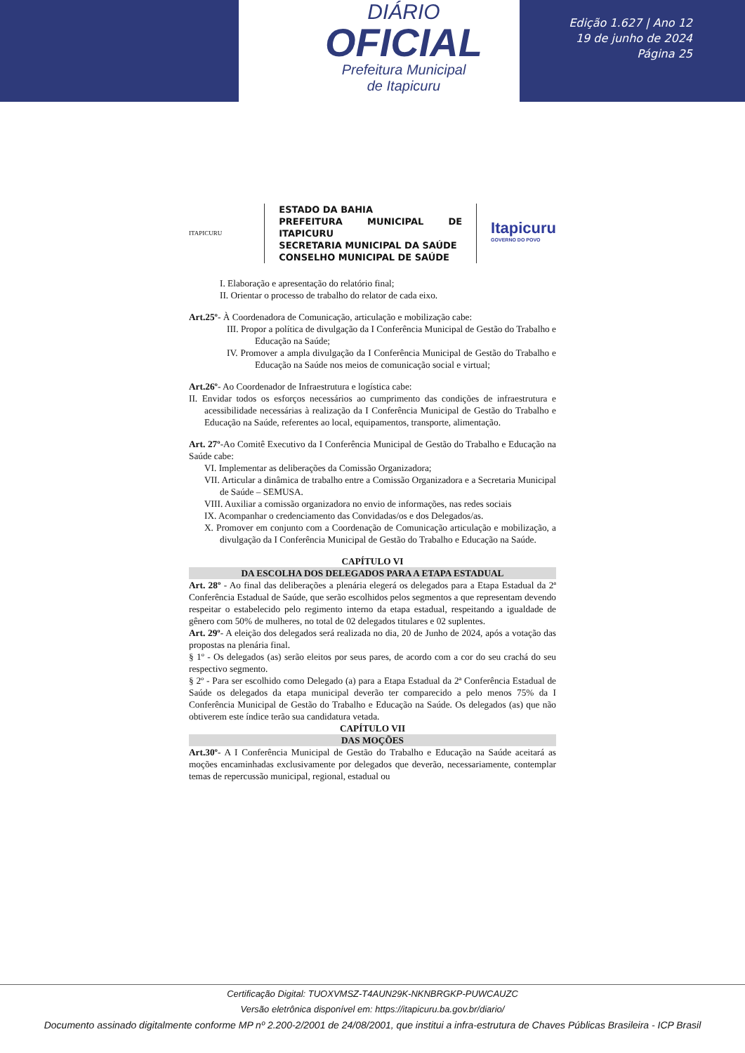DIÁRIO
OFICIAL
Prefeitura Municipal
de Itapicuru
Edição 1.627 | Ano 12
19 de junho de 2024
Página 25
ITAPICURU
ESTADO DA BAHIA
PREFEITURA MUNICIPAL DE ITAPICURU
SECRETARIA MUNICIPAL DA SAÚDE
CONSELHO MUNICIPAL DE SAÚDE
Itapicuru
GOVERNO DO POVO
I. Elaboração e apresentação do relatório final;
II. Orientar o processo de trabalho do relator de cada eixo.
Art.25º- À Coordenadora de Comunicação, articulação e mobilização cabe:
III. Propor a política de divulgação da I Conferência Municipal de Gestão do Trabalho e Educação na Saúde;
IV. Promover a ampla divulgação da I Conferência Municipal de Gestão do Trabalho e Educação na Saúde nos meios de comunicação social e virtual;
Art.26º- Ao Coordenador de Infraestrutura e logística cabe:
II. Envidar todos os esforços necessários ao cumprimento das condições de infraestrutura e acessibilidade necessárias à realização da I Conferência Municipal de Gestão do Trabalho e Educação na Saúde, referentes ao local, equipamentos, transporte, alimentação.
Art. 27º-Ao Comitê Executivo da I Conferência Municipal de Gestão do Trabalho e Educação na Saúde cabe:
VI. Implementar as deliberações da Comissão Organizadora;
VII. Articular a dinâmica de trabalho entre a Comissão Organizadora e a Secretaria Municipal de Saúde – SEMUSA.
VIII. Auxiliar a comissão organizadora no envio de informações, nas redes sociais
IX. Acompanhar o credenciamento das Convidadas/os e dos Delegados/as.
X. Promover em conjunto com a Coordenação de Comunicação articulação e mobilização, a divulgação da I Conferência Municipal de Gestão do Trabalho e Educação na Saúde.
CAPÍTULO VI
DA ESCOLHA DOS DELEGADOS PARA A ETAPA ESTADUAL
Art. 28º - Ao final das deliberações a plenária elegerá os delegados para a Etapa Estadual da 2ª Conferência Estadual de Saúde, que serão escolhidos pelos segmentos a que representam devendo respeitar o estabelecido pelo regimento interno da etapa estadual, respeitando a igualdade de gênero com 50% de mulheres, no total de 02 delegados titulares e 02 suplentes.
Art. 29º- A eleição dos delegados será realizada no dia, 20 de Junho de 2024, após a votação das propostas na plenária final.
§ 1º - Os delegados (as) serão eleitos por seus pares, de acordo com a cor do seu crachá do seu respectivo segmento.
§ 2º - Para ser escolhido como Delegado (a) para a Etapa Estadual da 2ª Conferência Estadual de Saúde os delegados da etapa municipal deverão ter comparecido a pelo menos 75% da I Conferência Municipal de Gestão do Trabalho e Educação na Saúde. Os delegados (as) que não obtiverem este índice terão sua candidatura vetada.
CAPÍTULO VII
DAS MOÇÕES
Art.30º- A I Conferência Municipal de Gestão do Trabalho e Educação na Saúde aceitará as moções encaminhadas exclusivamente por delegados que deverão, necessariamente, contemplar temas de repercussão municipal, regional, estadual ou
Certificação Digital: TUOXVMSZ-T4AUN29K-NKNBRGKP-PUWCAUZC
Versão eletrônica disponível em: https://itapicuru.ba.gov.br/diario/
Documento assinado digitalmente conforme MP nº 2.200-2/2001 de 24/08/2001, que institui a infra-estrutura de Chaves Públicas Brasileira - ICP Brasil